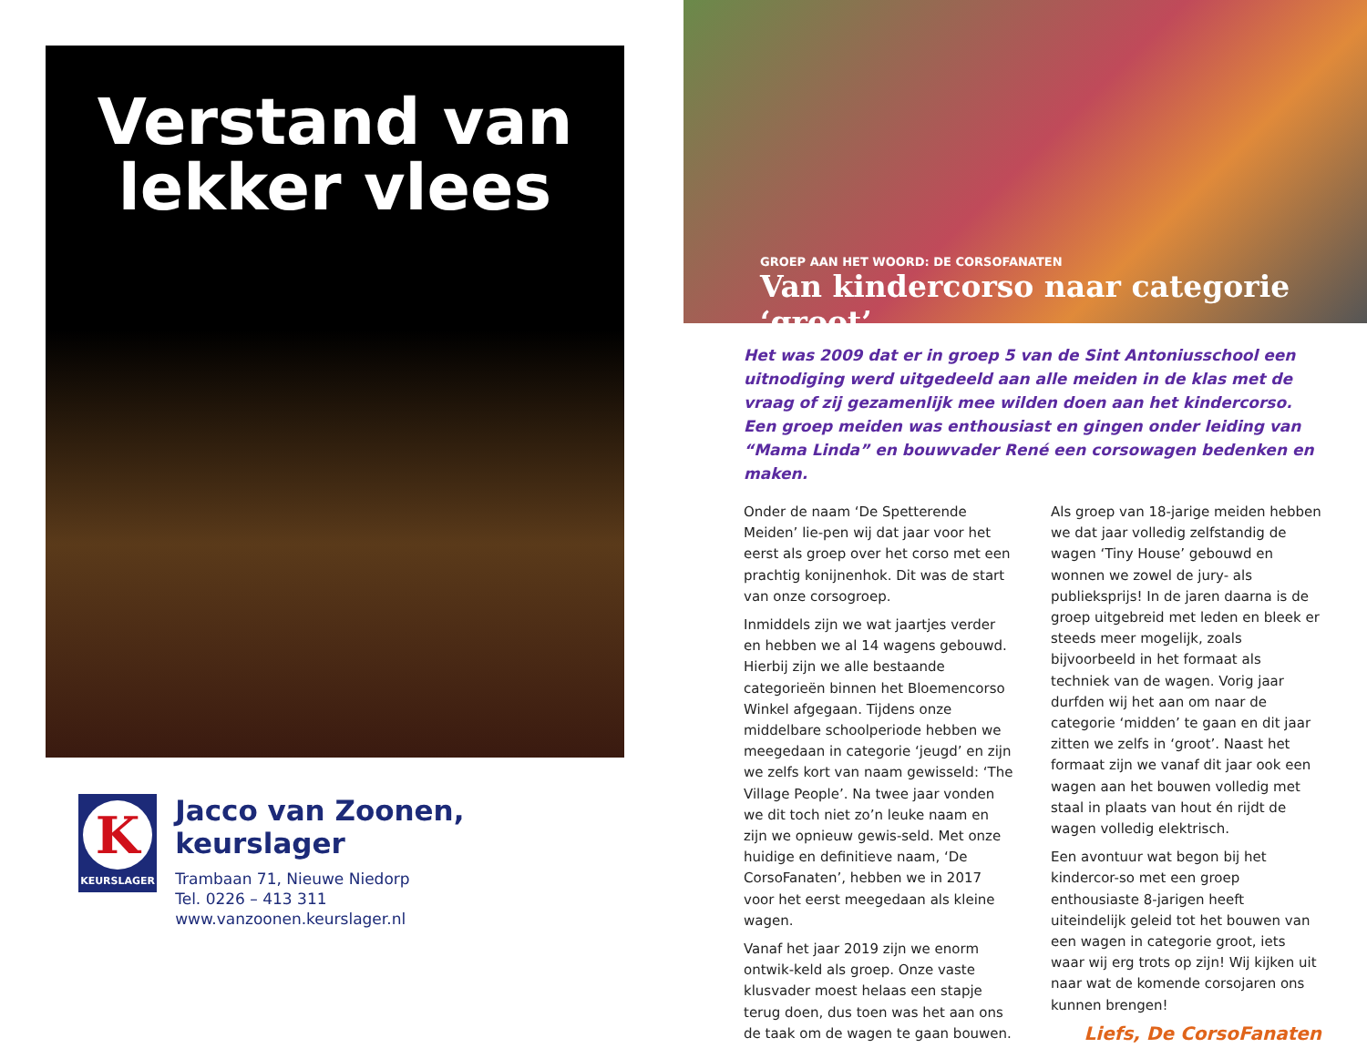Verstand van
lekker vlees
K
KEURSLAGER
Jacco van Zoonen, keurslager
Trambaan 71, Nieuwe Niedorp
Tel. 0226 – 413 311
www.vanzoonen.keurslager.nl
GROEP AAN HET WOORD: DE CORSOFANATEN
Van kindercorso naar categorie ‘groot’
Het was 2009 dat er in groep 5 van de Sint Antoniusschool een uitnodiging werd uitgedeeld aan alle meiden in de klas met de vraag of zij gezamenlijk mee wilden doen aan het kindercorso. Een groep meiden was enthousiast en gingen onder leiding van “Mama Linda” en bouwvader René een corsowagen bedenken en maken.
Onder de naam ‘De Spetterende Meiden’ lie-pen wij dat jaar voor het eerst als groep over het corso met een prachtig konijnenhok. Dit was de start van onze corsogroep.
Inmiddels zijn we wat jaartjes verder en hebben we al 14 wagens gebouwd. Hierbij zijn we alle bestaande categorieën binnen het Bloemencorso Winkel afgegaan. Tijdens onze middelbare schoolperiode hebben we meegedaan in categorie ‘jeugd’ en zijn we zelfs kort van naam gewisseld: ‘The Village People’. Na twee jaar vonden we dit toch niet zo’n leuke naam en zijn we opnieuw gewis-seld. Met onze huidige en definitieve naam, ‘De CorsoFanaten’, hebben we in 2017 voor het eerst meegedaan als kleine wagen.
Vanaf het jaar 2019 zijn we enorm ontwik-keld als groep. Onze vaste klusvader moest helaas een stapje terug doen, dus toen was het aan ons de taak om de wagen te gaan bouwen. Als groep van 18-jarige meiden hebben we dat jaar volledig zelfstandig de wagen ‘Tiny House’ gebouwd en wonnen we zowel de jury- als publieksprijs! In de jaren daarna is de groep uitgebreid met leden en bleek er steeds meer mogelijk, zoals bijvoorbeeld in het formaat als techniek van de wagen. Vorig jaar durfden wij het aan om naar de categorie ‘midden’ te gaan en dit jaar zitten we zelfs in ‘groot’. Naast het formaat zijn we vanaf dit jaar ook een wagen aan het bouwen volledig met staal in plaats van hout én rijdt de wagen volledig elektrisch.
Een avontuur wat begon bij het kindercor-so met een groep enthousiaste 8-jarigen heeft uiteindelijk geleid tot het bouwen van een wagen in categorie groot, iets waar wij erg trots op zijn! Wij kijken uit naar wat de komende corsojaren ons kunnen brengen!
Liefs, De CorsoFanaten